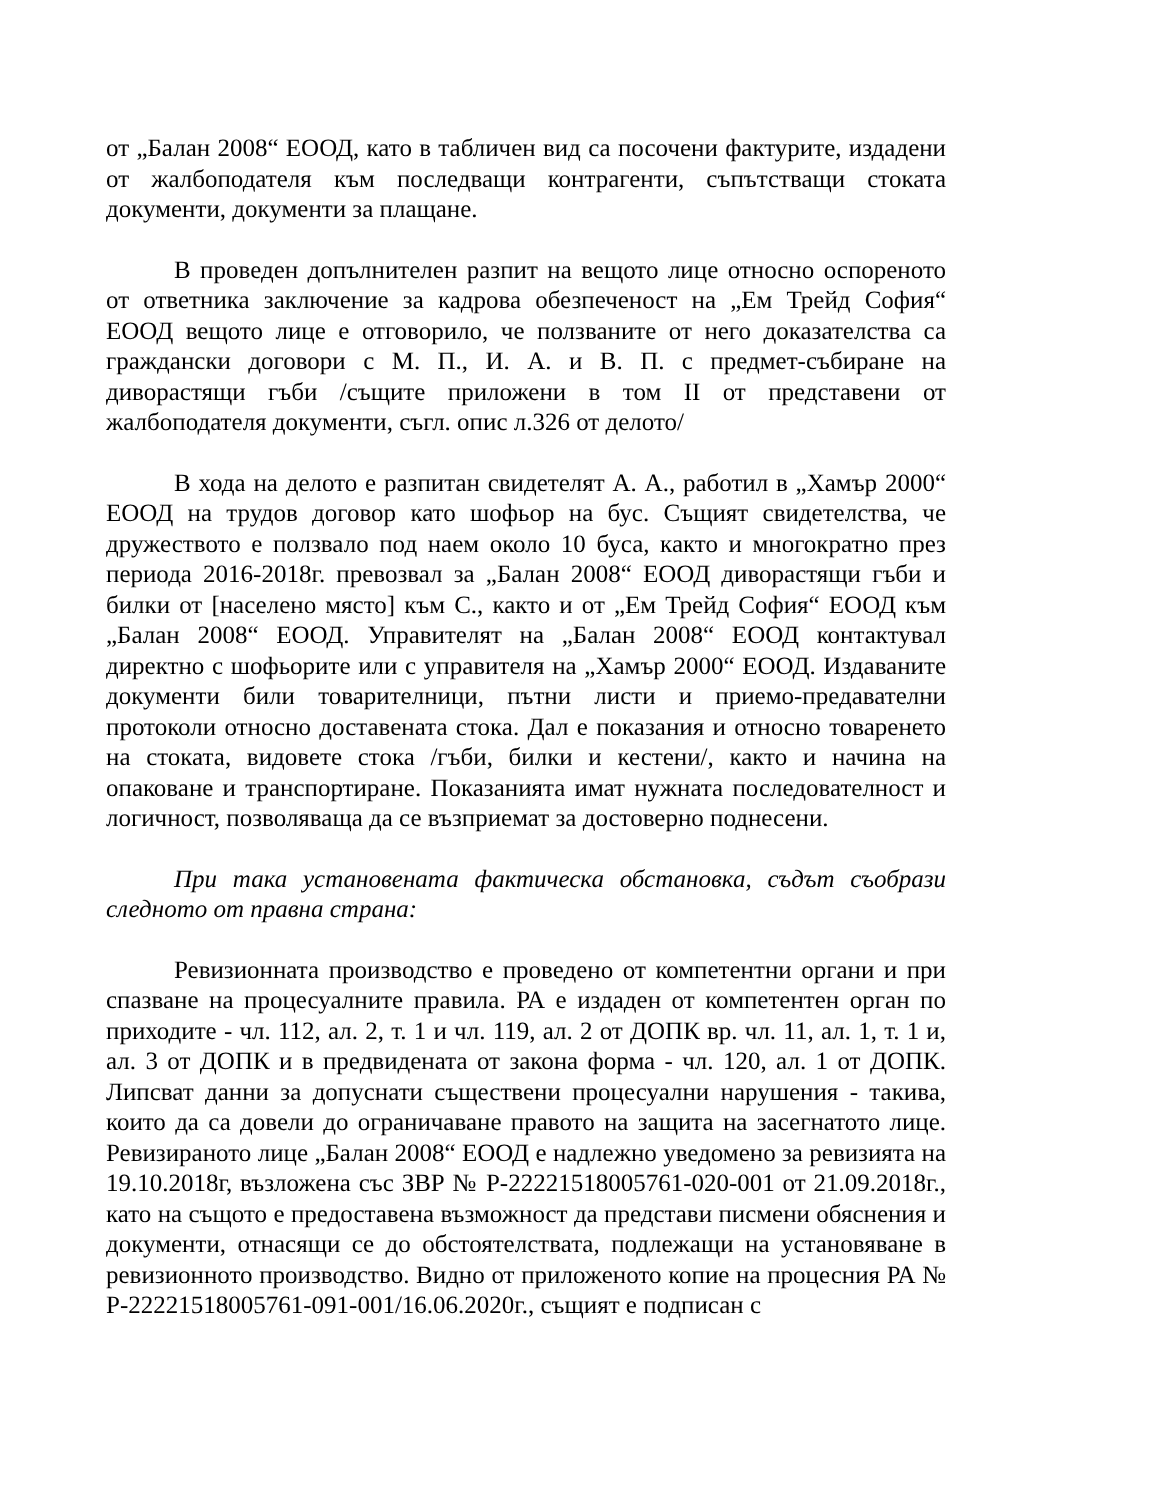от „Балан 2008“ ЕООД, като в табличен вид са посочени фактурите, издадени от жалбоподателя към последващи контрагенти, съпътстващи стоката документи, документи за плащане.
В проведен допълнителен разпит на вещото лице относно оспореното от ответника заключение за кадрова обезпеченост на „Ем Трейд София“ ЕООД вещото лице е отговорило, че ползваните от него доказателства са граждански договори с М. П., И. А. и В. П. с предмет-събиране на диворастящи гъби /същите приложени в том II от представени от жалбоподателя документи, съгл. опис л.326 от делото/
В хода на делото е разпитан свидетелят А. А., работил в „Хамър 2000“ ЕООД на трудов договор като шофьор на бус. Същият свидетелства, че дружеството е ползвало под наем около 10 буса, както и многократно през периода 2016-2018г. превозвал за „Балан 2008“ ЕООД диворастящи гъби и билки от [населено място] към С., както и от „Ем Трейд София“ ЕООД към „Балан 2008“ ЕООД. Управителят на „Балан 2008“ ЕООД контактувал директно с шофьорите или с управителя на „Хамър 2000“ ЕООД. Издаваните документи били товарителници, пътни листи и приемо-предавателни протоколи относно доставената стока. Дал е показания и относно товаренето на стоката, видовете стока /гъби, билки и кестени/, както и начина на опаковане и транспортиране. Показанията имат нужната последователност и логичност, позволяваща да се възприемат за достоверно поднесени.
При така установената фактическа обстановка, съдът съобрази следното от правна страна:
Ревизионната производство е проведено от компетентни органи и при спазване на процесуалните правила. РА е издаден от компетентен орган по приходите - чл. 112, ал. 2, т. 1 и чл. 119, ал. 2 от ДОПК вр. чл. 11, ал. 1, т. 1 и, ал. 3 от ДОПК и в предвидената от закона форма - чл. 120, ал. 1 от ДОПК. Липсват данни за допуснати съществени процесуални нарушения - такива, които да са довели до ограничаване правото на защита на засегнатото лице. Ревизираното лице „Балан 2008“ ЕООД е надлежно уведомено за ревизията на 19.10.2018г, възложена със ЗВР № Р-22221518005761-020-001 от 21.09.2018г., като на същото е предоставена възможност да представи писмени обяснения и документи, отнасящи се до обстоятелствата, подлежащи на установяване в ревизионното производство. Видно от приложеното копие на процесния РА № Р-22221518005761-091-001/16.06.2020г., същият е подписан с